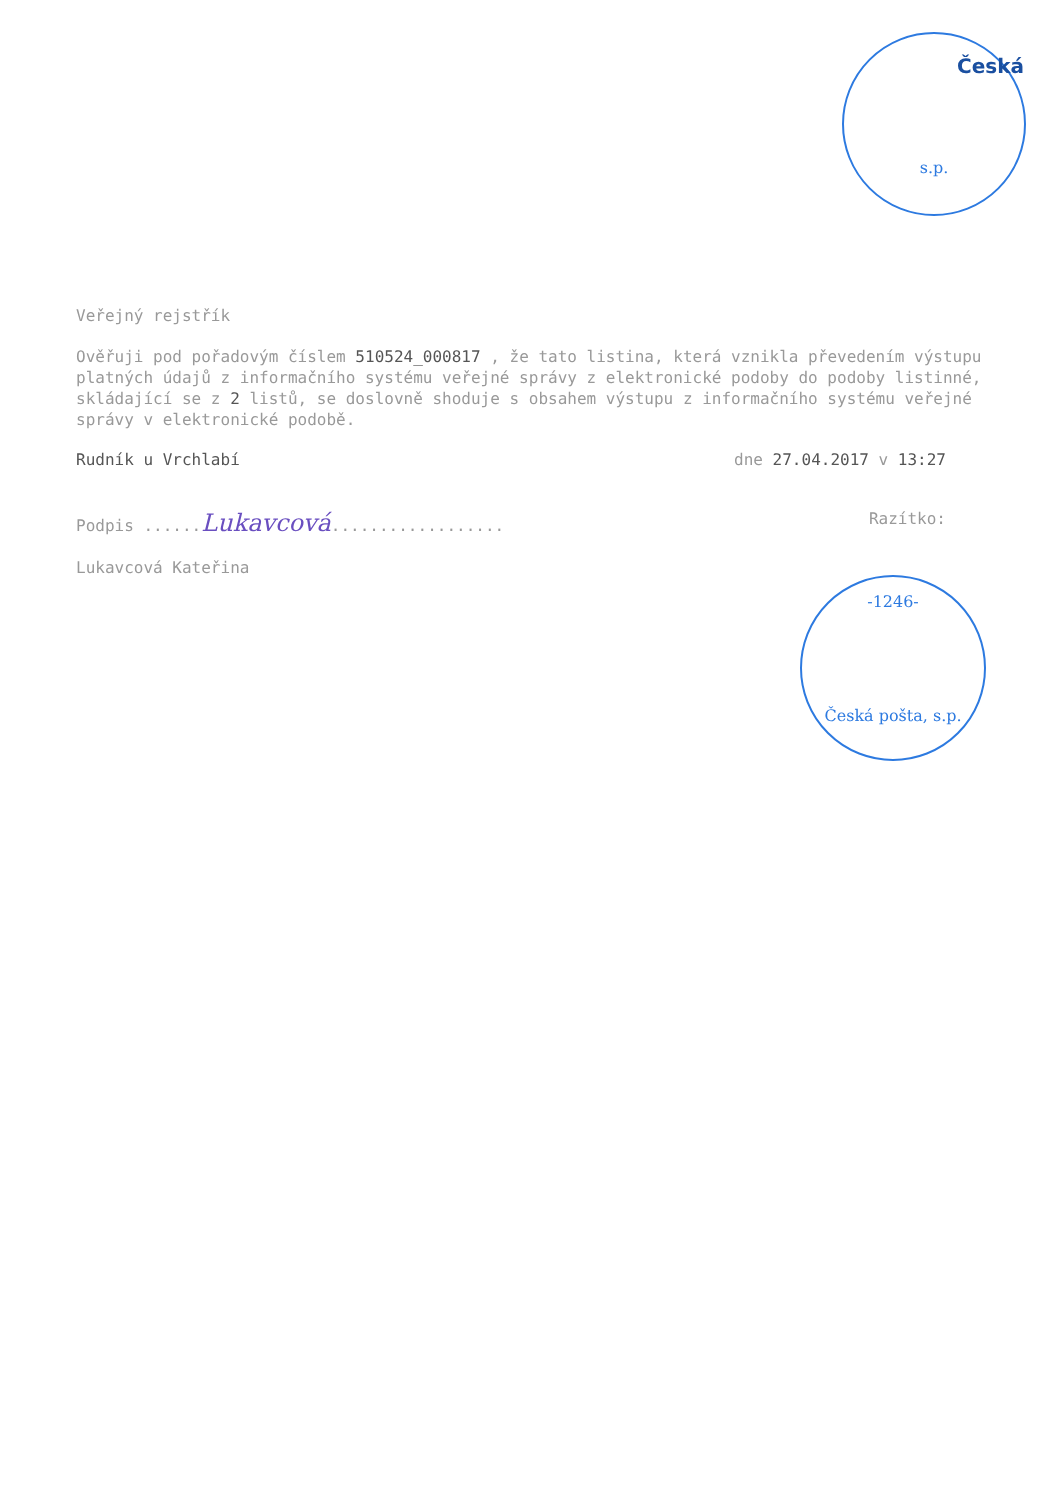Česká
s.p.
Veřejný rejstřík
Ověřuji pod pořadovým číslem 510524_000817 , že tato listina, která vznikla převedením výstupu platných údajů z informačního systému veřejné správy z elektronické podoby do podoby listinné, skládající se z 2 listů, se doslovně shoduje s obsahem výstupu z informačního systému veřejné správy v elektronické podobě.
Rudník u Vrchlabí dne 27.04.2017 v 13:27
Podpis ......Lukavcová.................. Razítko:
Lukavcová Kateřina
-1246-
Česká pošta, s.p.